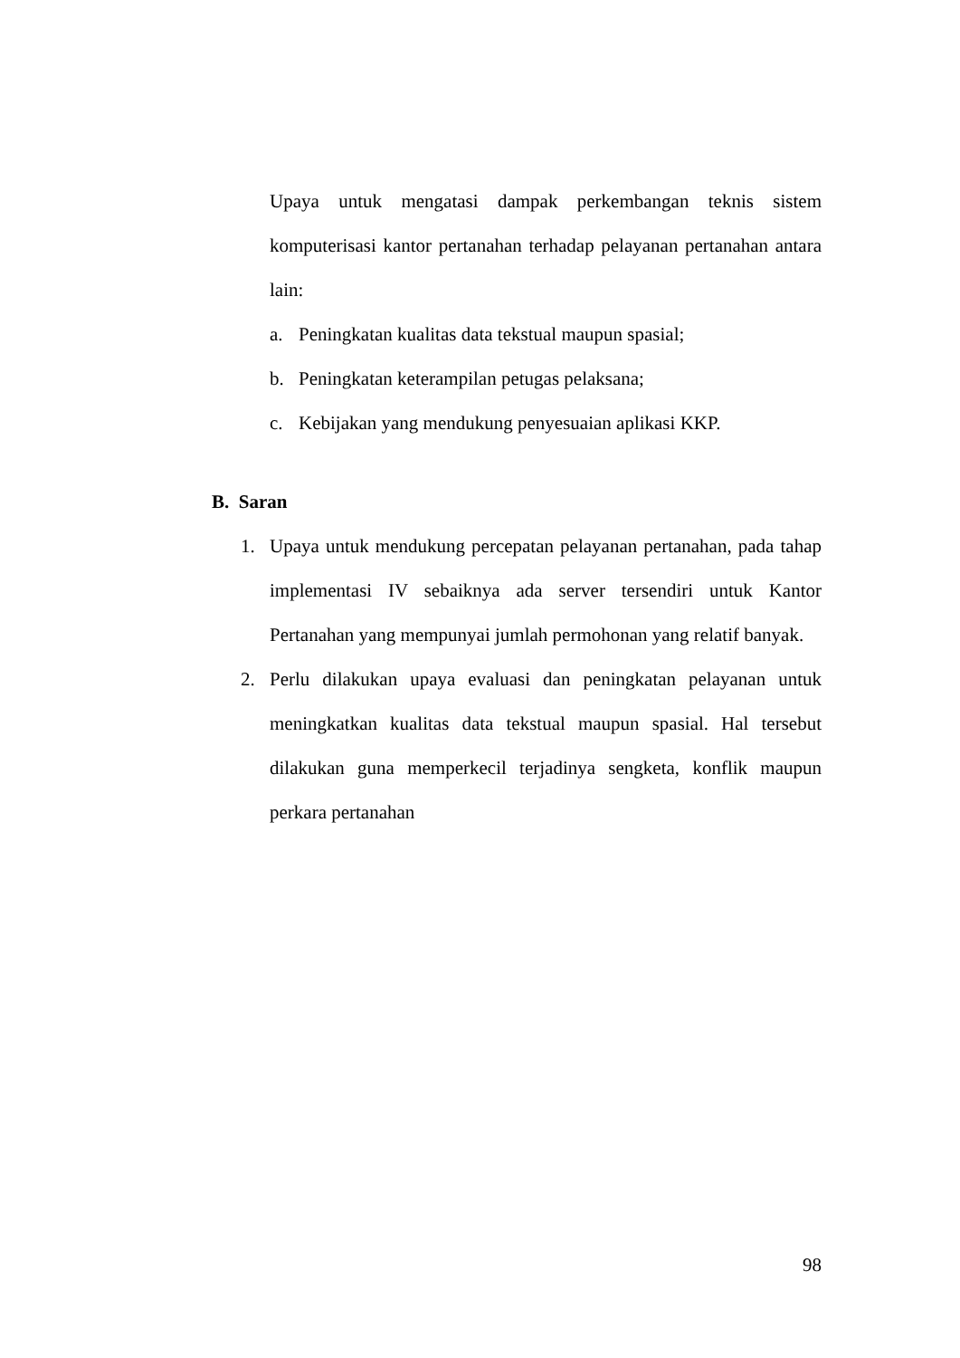Upaya untuk mengatasi dampak perkembangan teknis sistem komputerisasi kantor pertanahan terhadap pelayanan pertanahan antara lain:
a. Peningkatan kualitas data tekstual maupun spasial;
b. Peningkatan keterampilan petugas pelaksana;
c. Kebijakan yang mendukung penyesuaian aplikasi KKP.
B. Saran
1. Upaya untuk mendukung percepatan pelayanan pertanahan, pada tahap implementasi IV sebaiknya ada server tersendiri untuk Kantor Pertanahan yang mempunyai jumlah permohonan yang relatif banyak.
2. Perlu dilakukan upaya evaluasi dan peningkatan pelayanan untuk meningkatkan kualitas data tekstual maupun spasial. Hal tersebut dilakukan guna memperkecil terjadinya sengketa, konflik maupun perkara pertanahan
98